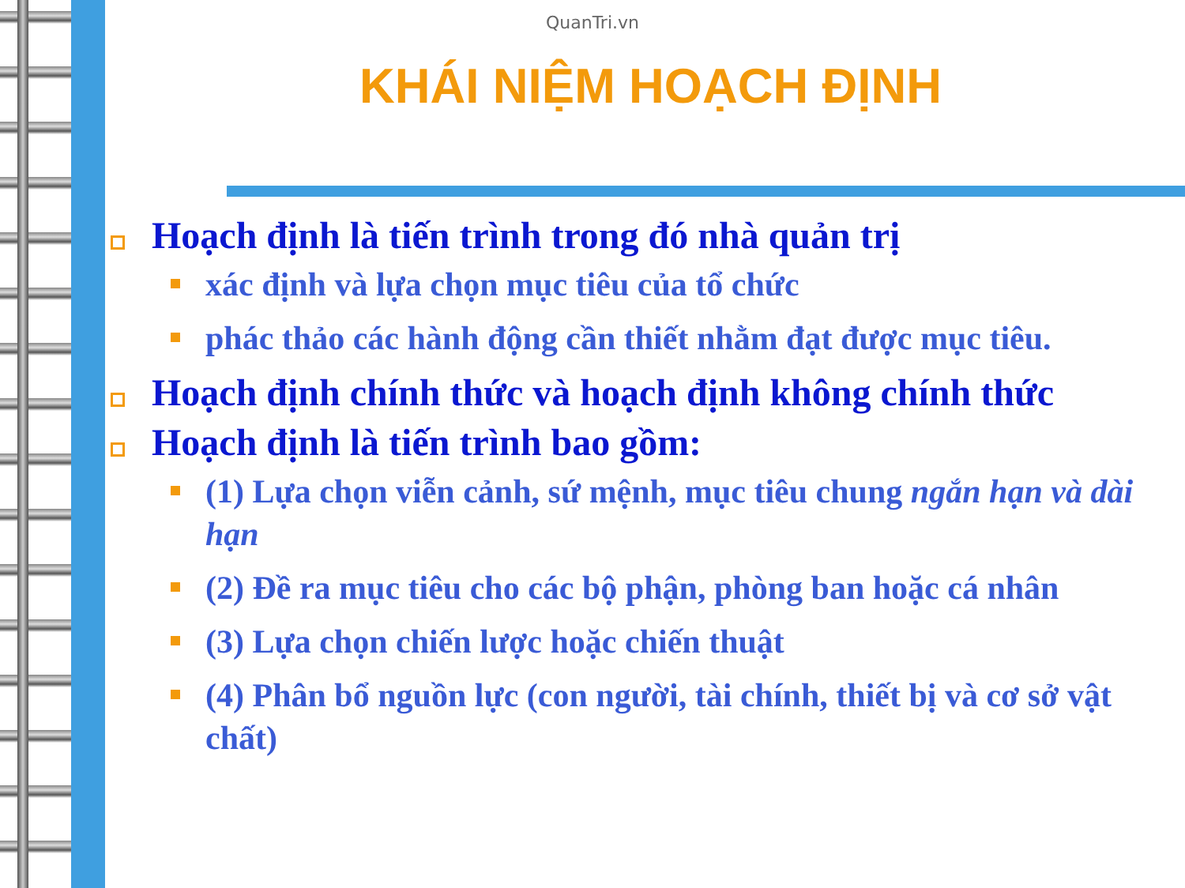QuanTri.vn
KHÁI NIỆM HOẠCH ĐỊNH
Hoạch định là tiến trình trong đó nhà quản trị
xác định và lựa chọn mục tiêu của tổ chức
phác thảo các hành động cần thiết nhằm đạt được mục tiêu.
Hoạch định chính thức và hoạch định không chính thức
Hoạch định là tiến trình bao gồm:
(1) Lựa chọn viễn cảnh, sứ mệnh, mục tiêu chung ngắn hạn và dài hạn
(2) Đề ra mục tiêu cho các bộ phận, phòng ban hoặc cá nhân
(3) Lựa chọn chiến lược hoặc chiến thuật
(4) Phân bổ nguồn lực (con người, tài chính, thiết bị và cơ sở vật chất)